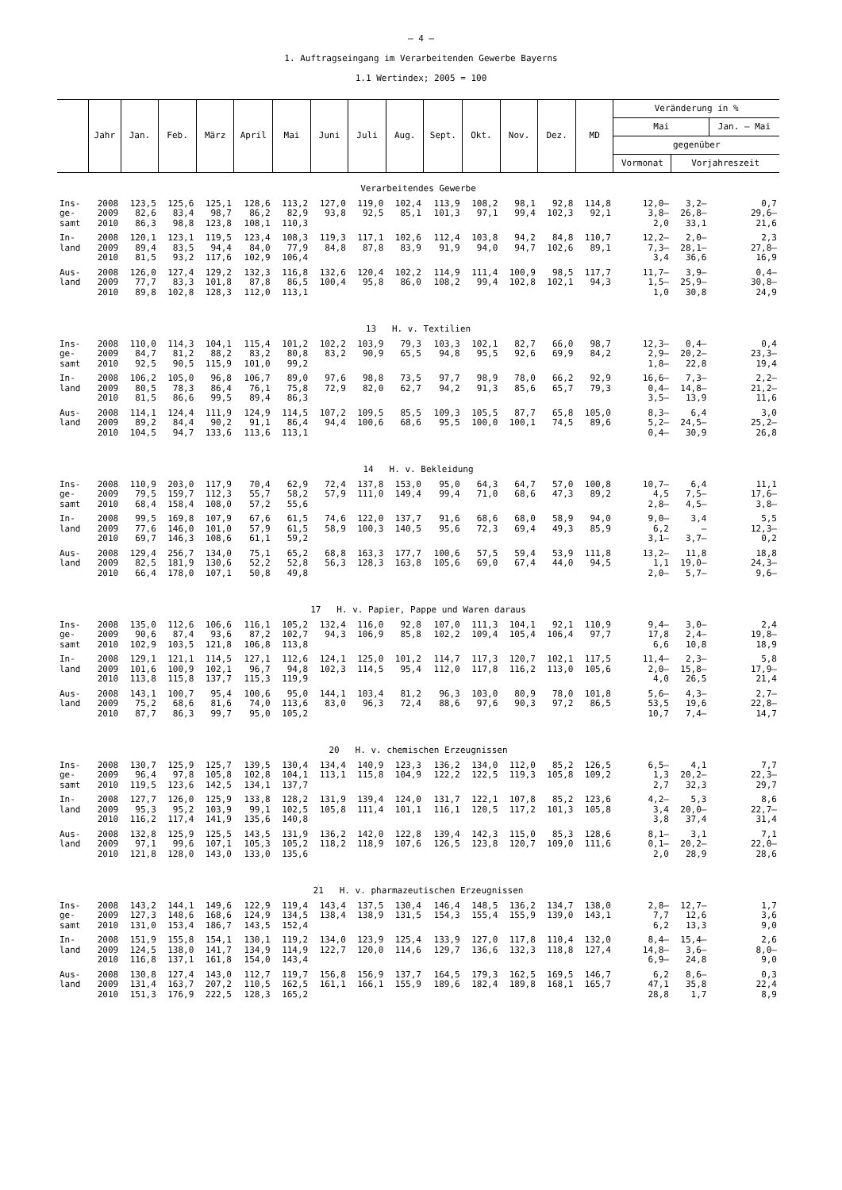– 4 –
1. Auftragseingang im Verarbeitenden Gewerbe Bayerns
1.1 Wertindex; 2005 = 100
| | Jahr | Jan. | Feb. | März | April | Mai | Juni | Juli | Aug. | Sept. | Okt. | Nov. | Dez. | MD | Veränderung in % | | |
| --- | --- | --- | --- | --- | --- | --- | --- | --- | --- | --- | --- | --- | --- | --- | --- | --- | --- |
| | | | | | | | | | | | | | | | Mai | | Jan. – Mai |
| | | | | | | | | | | | | | | | gegenüber | | |
| | | | | | | | | | | | | | | | Vormonat | Vorjahreszeit | |
| Verarbeitendes Gewerbe | | | | | | | | | | | | | | | | | |
| Ins- | 2008 | 123,5 | 125,6 | 125,1 | 128,6 | 113,2 | 127,0 | 119,0 | 102,4 | 113,9 | 108,2 | 98,1 | 92,8 | 114,8 | 12,0– | 3,2– | 0,7 |
| ge- | 2009 | 82,6 | 83,4 | 98,7 | 86,2 | 82,9 | 93,8 | 92,5 | 85,1 | 101,3 | 97,1 | 99,4 | 102,3 | 92,1 | 3,8– | 26,8– | 29,6– |
| samt | 2010 | 86,3 | 98,8 | 123,8 | 108,1 | 110,3 | | | | | | | | | 2,0 | 33,1 | 21,6 |
| In- | 2008 | 120,1 | 123,1 | 119,5 | 123,4 | 108,3 | 119,3 | 117,1 | 102,6 | 112,4 | 103,8 | 94,2 | 84,8 | 110,7 | 12,2– | 2,0– | 2,3 |
| land | 2009 | 89,4 | 83,5 | 94,4 | 84,0 | 77,9 | 84,8 | 87,8 | 83,9 | 91,9 | 94,0 | 94,7 | 102,6 | 89,1 | 7,3– | 28,1– | 27,8– |
| | 2010 | 81,5 | 93,2 | 117,6 | 102,9 | 106,4 | | | | | | | | | 3,4 | 36,6 | 16,9 |
| Aus- | 2008 | 126,0 | 127,4 | 129,2 | 132,3 | 116,8 | 132,6 | 120,4 | 102,2 | 114,9 | 111,4 | 100,9 | 98,5 | 117,7 | 11,7– | 3,9– | 0,4– |
| land | 2009 | 77,7 | 83,3 | 101,8 | 87,8 | 86,5 | 100,4 | 95,8 | 86,0 | 108,2 | 99,4 | 102,8 | 102,1 | 94,3 | 1,5– | 25,9– | 30,8– |
| | 2010 | 89,8 | 102,8 | 128,3 | 112,0 | 113,1 | | | | | | | | | 1,0 | 30,8 | 24,9 |
| 13 H. v. Textilien | | | | | | | | | | | | | | | | | |
| Ins- | 2008 | 110,0 | 114,3 | 104,1 | 115,4 | 101,2 | 102,2 | 103,9 | 79,3 | 103,3 | 102,1 | 82,7 | 66,0 | 98,7 | 12,3– | 0,4– | 0,4 |
| ge- | 2009 | 84,7 | 81,2 | 88,2 | 83,2 | 80,8 | 83,2 | 90,9 | 65,5 | 94,8 | 95,5 | 92,6 | 69,9 | 84,2 | 2,9– | 20,2– | 23,3– |
| samt | 2010 | 92,5 | 90,5 | 115,9 | 101,0 | 99,2 | | | | | | | | | 1,8– | 22,8 | 19,4 |
| In- | 2008 | 106,2 | 105,0 | 96,8 | 106,7 | 89,0 | 97,6 | 98,8 | 73,5 | 97,7 | 98,9 | 78,0 | 66,2 | 92,9 | 16,6– | 7,3– | 2,2– |
| land | 2009 | 80,5 | 78,3 | 86,4 | 76,1 | 75,8 | 72,9 | 82,0 | 62,7 | 94,2 | 91,3 | 85,6 | 65,7 | 79,3 | 0,4– | 14,8– | 21,2– |
| | 2010 | 81,5 | 86,6 | 99,5 | 89,4 | 86,3 | | | | | | | | | 3,5– | 13,9 | 11,6 |
| Aus- | 2008 | 114,1 | 124,4 | 111,9 | 124,9 | 114,5 | 107,2 | 109,5 | 85,5 | 109,3 | 105,5 | 87,7 | 65,8 | 105,0 | 8,3– | 6,4 | 3,0 |
| land | 2009 | 89,2 | 84,4 | 90,2 | 91,1 | 86,4 | 94,4 | 100,6 | 68,6 | 95,5 | 100,0 | 100,1 | 74,5 | 89,6 | 5,2– | 24,5– | 25,2– |
| | 2010 | 104,5 | 94,7 | 133,6 | 113,6 | 113,1 | | | | | | | | | 0,4– | 30,9 | 26,8 |
| 14 H. v. Bekleidung | | | | | | | | | | | | | | | | | |
| Ins- | 2008 | 110,9 | 203,0 | 117,9 | 70,4 | 62,9 | 72,4 | 137,8 | 153,0 | 95,0 | 64,3 | 64,7 | 57,0 | 100,8 | 10,7– | 6,4 | 11,1 |
| ge- | 2009 | 79,5 | 159,7 | 112,3 | 55,7 | 58,2 | 57,9 | 111,0 | 149,4 | 99,4 | 71,0 | 68,6 | 47,3 | 89,2 | 4,5 | 7,5– | 17,6– |
| samt | 2010 | 68,4 | 158,4 | 108,0 | 57,2 | 55,6 | | | | | | | | | 2,8– | 4,5– | 3,8– |
| In- | 2008 | 99,5 | 169,8 | 107,9 | 67,6 | 61,5 | 74,6 | 122,0 | 137,7 | 91,6 | 68,6 | 68,0 | 58,9 | 94,0 | 9,0– | 3,4 | 5,5 |
| land | 2009 | 77,6 | 146,0 | 101,0 | 57,9 | 61,5 | 58,9 | 100,3 | 140,5 | 95,6 | 72,3 | 69,4 | 49,3 | 85,9 | 6,2 | – | 12,3– |
| | 2010 | 69,7 | 146,3 | 108,6 | 61,1 | 59,2 | | | | | | | | | 3,1– | 3,7– | 0,2 |
| Aus- | 2008 | 129,4 | 256,7 | 134,0 | 75,1 | 65,2 | 68,8 | 163,3 | 177,7 | 100,6 | 57,5 | 59,4 | 53,9 | 111,8 | 13,2– | 11,8 | 18,8 |
| land | 2009 | 82,5 | 181,9 | 130,6 | 52,2 | 52,8 | 56,3 | 128,3 | 163,8 | 105,6 | 69,0 | 67,4 | 44,0 | 94,5 | 1,1 | 19,0– | 24,3– |
| | 2010 | 66,4 | 178,0 | 107,1 | 50,8 | 49,8 | | | | | | | | | 2,0– | 5,7– | 9,6– |
| 17 H. v. Papier, Pappe und Waren daraus | | | | | | | | | | | | | | | | | |
| Ins- | 2008 | 135,0 | 112,6 | 106,6 | 116,1 | 105,2 | 132,4 | 116,0 | 92,8 | 107,0 | 111,3 | 104,1 | 92,1 | 110,9 | 9,4– | 3,0– | 2,4 |
| ge- | 2009 | 90,6 | 87,4 | 93,6 | 87,2 | 102,7 | 94,3 | 106,9 | 85,8 | 102,2 | 109,4 | 105,4 | 106,4 | 97,7 | 17,8 | 2,4– | 19,8– |
| samt | 2010 | 102,9 | 103,5 | 121,8 | 106,8 | 113,8 | | | | | | | | | 6,6 | 10,8 | 18,9 |
| In- | 2008 | 129,1 | 121,1 | 114,5 | 127,1 | 112,6 | 124,1 | 125,0 | 101,2 | 114,7 | 117,3 | 120,7 | 102,1 | 117,5 | 11,4– | 2,3– | 5,8 |
| land | 2009 | 101,6 | 100,9 | 102,1 | 96,7 | 94,8 | 102,3 | 114,5 | 95,4 | 112,0 | 117,8 | 116,2 | 113,0 | 105,6 | 2,0– | 15,8– | 17,9– |
| | 2010 | 113,8 | 115,8 | 137,7 | 115,3 | 119,9 | | | | | | | | | 4,0 | 26,5 | 21,4 |
| Aus- | 2008 | 143,1 | 100,7 | 95,4 | 100,6 | 95,0 | 144,1 | 103,4 | 81,2 | 96,3 | 103,0 | 80,9 | 78,0 | 101,8 | 5,6– | 4,3– | 2,7– |
| land | 2009 | 75,2 | 68,6 | 81,6 | 74,0 | 113,6 | 83,0 | 96,3 | 72,4 | 88,6 | 97,6 | 90,3 | 97,2 | 86,5 | 53,5 | 19,6 | 22,8– |
| | 2010 | 87,7 | 86,3 | 99,7 | 95,0 | 105,2 | | | | | | | | | 10,7 | 7,4– | 14,7 |
| 20 H. v. chemischen Erzeugnissen | | | | | | | | | | | | | | | | | |
| Ins- | 2008 | 130,7 | 125,9 | 125,7 | 139,5 | 130,4 | 134,4 | 140,9 | 123,3 | 136,2 | 134,0 | 112,0 | 85,2 | 126,5 | 6,5– | 4,1 | 7,7 |
| ge- | 2009 | 96,4 | 97,8 | 105,8 | 102,8 | 104,1 | 113,1 | 115,8 | 104,9 | 122,2 | 122,5 | 119,3 | 105,8 | 109,2 | 1,3 | 20,2– | 22,3– |
| samt | 2010 | 119,5 | 123,6 | 142,5 | 134,1 | 137,7 | | | | | | | | | 2,7 | 32,3 | 29,7 |
| In- | 2008 | 127,7 | 126,0 | 125,9 | 133,8 | 128,2 | 131,9 | 139,4 | 124,0 | 131,7 | 122,1 | 107,8 | 85,2 | 123,6 | 4,2– | 5,3 | 8,6 |
| land | 2009 | 95,3 | 95,2 | 103,9 | 99,1 | 102,5 | 105,8 | 111,4 | 101,1 | 116,1 | 120,5 | 117,2 | 101,3 | 105,8 | 3,4 | 20,0– | 22,7– |
| | 2010 | 116,2 | 117,4 | 141,9 | 135,6 | 140,8 | | | | | | | | | 3,8 | 37,4 | 31,4 |
| Aus- | 2008 | 132,8 | 125,9 | 125,5 | 143,5 | 131,9 | 136,2 | 142,0 | 122,8 | 139,4 | 142,3 | 115,0 | 85,3 | 128,6 | 8,1– | 3,1 | 7,1 |
| land | 2009 | 97,1 | 99,6 | 107,1 | 105,3 | 105,2 | 118,2 | 118,9 | 107,6 | 126,5 | 123,8 | 120,7 | 109,0 | 111,6 | 0,1– | 20,2– | 22,0– |
| | 2010 | 121,8 | 128,0 | 143,0 | 133,0 | 135,6 | | | | | | | | | 2,0 | 28,9 | 28,6 |
| 21 H. v. pharmazeutischen Erzeugnissen | | | | | | | | | | | | | | | | | |
| Ins- | 2008 | 143,2 | 144,1 | 149,6 | 122,9 | 119,4 | 143,4 | 137,5 | 130,4 | 146,4 | 148,5 | 136,2 | 134,7 | 138,0 | 2,8– | 12,7– | 1,7 |
| ge- | 2009 | 127,3 | 148,6 | 168,6 | 124,9 | 134,5 | 138,4 | 138,9 | 131,5 | 154,3 | 155,4 | 155,9 | 139,0 | 143,1 | 7,7 | 12,6 | 3,6 |
| samt | 2010 | 131,0 | 153,4 | 186,7 | 143,5 | 152,4 | | | | | | | | | 6,2 | 13,3 | 9,0 |
| In- | 2008 | 151,9 | 155,8 | 154,1 | 130,1 | 119,2 | 134,0 | 123,9 | 125,4 | 133,9 | 127,0 | 117,8 | 110,4 | 132,0 | 8,4– | 15,4– | 2,6 |
| land | 2009 | 124,5 | 138,0 | 141,7 | 134,9 | 114,9 | 122,7 | 120,0 | 114,6 | 129,7 | 136,6 | 132,3 | 118,8 | 127,4 | 14,8– | 3,6– | 8,0– |
| | 2010 | 116,8 | 137,1 | 161,8 | 154,0 | 143,4 | | | | | | | | | 6,9– | 24,8 | 9,0 |
| Aus- | 2008 | 130,8 | 127,4 | 143,0 | 112,7 | 119,7 | 156,8 | 156,9 | 137,7 | 164,5 | 179,3 | 162,5 | 169,5 | 146,7 | 6,2 | 8,6– | 0,3 |
| land | 2009 | 131,4 | 163,7 | 207,2 | 110,5 | 162,5 | 161,1 | 166,1 | 155,9 | 189,6 | 182,4 | 189,8 | 168,1 | 165,7 | 47,1 | 35,8 | 22,4 |
| | 2010 | 151,3 | 176,9 | 222,5 | 128,3 | 165,2 | | | | | | | | | 28,8 | 1,7 | 8,9 |